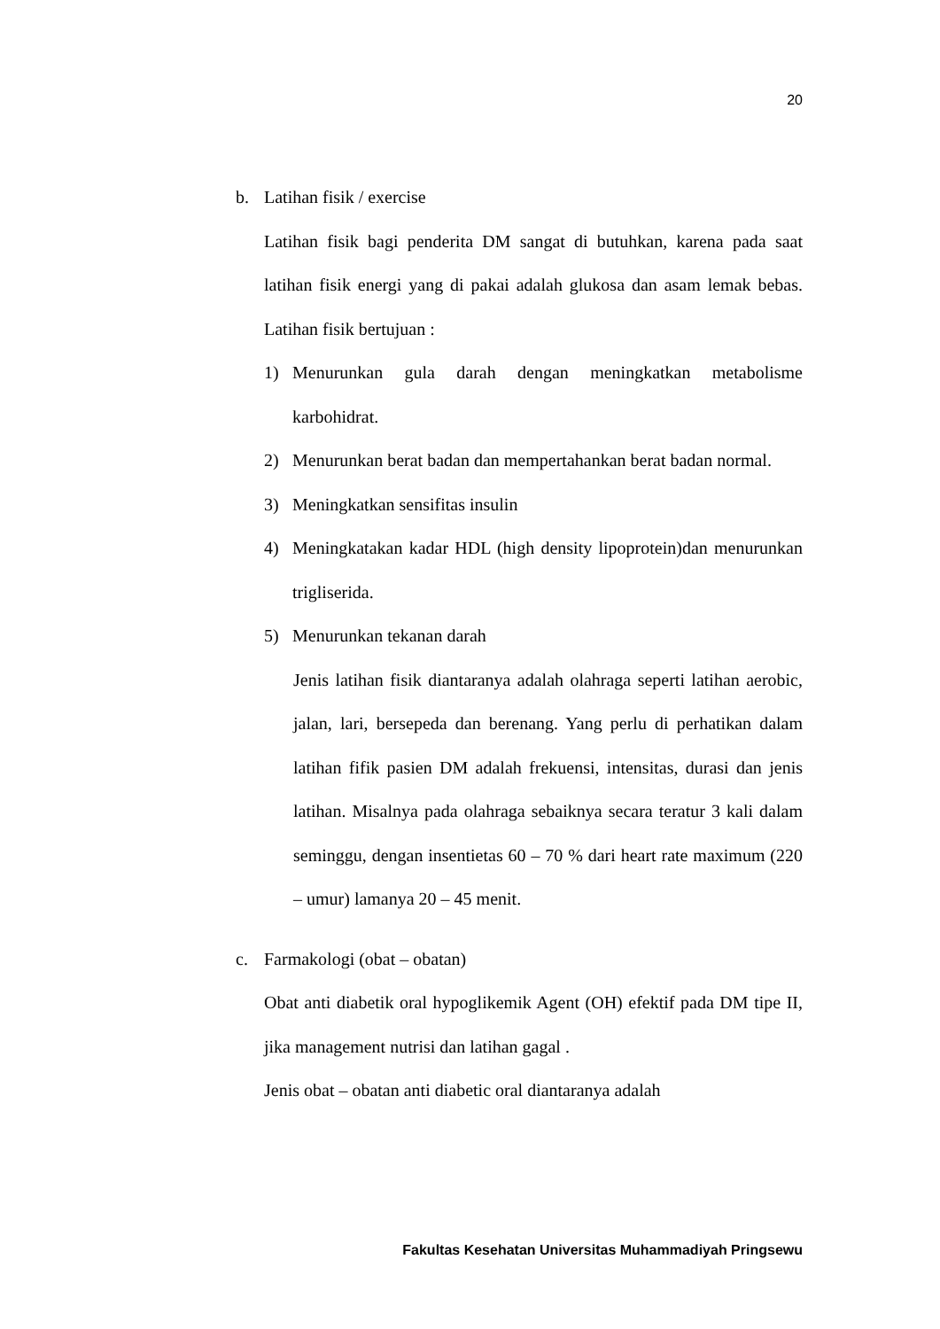20
b. Latihan fisik / exercise
Latihan fisik bagi penderita DM sangat di butuhkan, karena pada saat latihan fisik energi yang di pakai adalah glukosa dan asam lemak bebas. Latihan fisik bertujuan :
1) Menurunkan gula darah dengan meningkatkan metabolisme karbohidrat.
2) Menurunkan berat badan dan mempertahankan berat badan normal.
3) Meningkatkan sensifitas insulin
4) Meningkatakan kadar HDL (high density lipoprotein)dan menurunkan trigliserida.
5) Menurunkan tekanan darah
Jenis latihan fisik diantaranya adalah olahraga seperti latihan aerobic, jalan, lari, bersepeda dan berenang. Yang perlu di perhatikan dalam latihan fifik pasien DM adalah frekuensi, intensitas, durasi dan jenis latihan. Misalnya pada olahraga sebaiknya secara teratur 3 kali dalam seminggu, dengan insentietas 60 – 70 % dari heart rate maximum (220 – umur) lamanya 20 – 45 menit.
c. Farmakologi (obat – obatan)
Obat anti diabetik oral hypoglikemik Agent (OH) efektif pada DM tipe II, jika management nutrisi dan latihan gagal .
Jenis obat – obatan anti diabetic oral diantaranya adalah
Fakultas Kesehatan Universitas Muhammadiyah Pringsewu